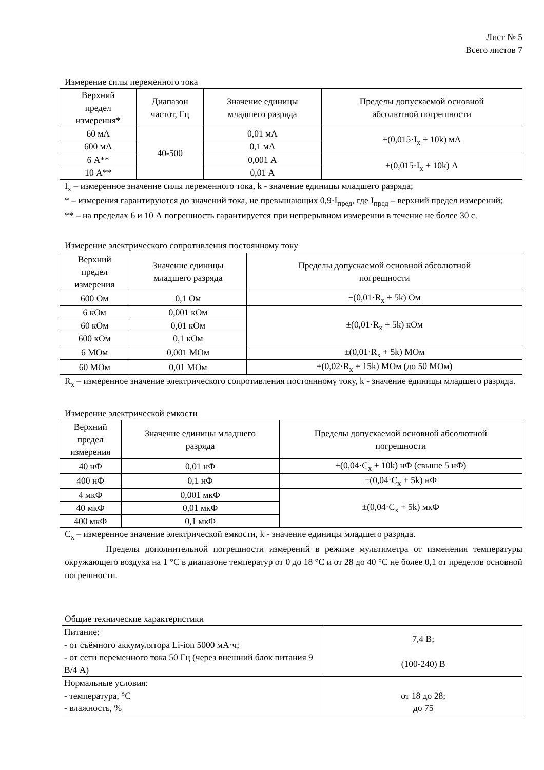Лист № 5
Всего листов 7
Измерение силы переменного тока
| Верхний предел измерения* | Диапазон частот, Гц | Значение единицы младшего разряда | Пределы допускаемой основной абсолютной погрешности |
| --- | --- | --- | --- |
| 60 мА | 40-500 | 0,01 мА | ±(0,015·I<sub>x</sub> + 10k) мА |
| 600 мА | | 0,1 мА | |
| 6 А** | | 0,001 А | ±(0,015·I<sub>x</sub> + 10k) А |
| 10 А** | | 0,01 А | |
I<sub>x</sub> – измеренное значение силы переменного тока, k - значение единицы младшего разряда;
* – измерения гарантируются до значений тока, не превышающих 0,9·I<sub>пред</sub>, где I<sub>пред</sub> – верхний предел измерений;
** – на пределах 6 и 10 А погрешность гарантируется при непрерывном измерении в течение не более 30 с.
Измерение электрического сопротивления постоянному току
| Верхний предел измерения | Значение единицы младшего разряда | Пределы допускаемой основной абсолютной погрешности |
| --- | --- | --- |
| 600 Ом | 0,1 Ом | ±(0,01·R<sub>x</sub> + 5k) Ом |
| 6 кОм | 0,001 кОм | ±(0,01·R<sub>x</sub> + 5k) кОм |
| 60 кОм | 0,01 кОм | |
| 600 кОм | 0,1 кОм | |
| 6 МОм | 0,001 МОм | ±(0,01·R<sub>x</sub> + 5k) МОм |
| 60 МОм | 0,01 МОм | ±(0,02·R<sub>x</sub> + 15k) МОм (до 50 МОм) |
R<sub>x</sub> – измеренное значение электрического сопротивления постоянному току, k - значение единицы младшего разряда.
Измерение электрической емкости
| Верхний предел измерения | Значение единицы младшего разряда | Пределы допускаемой основной абсолютной погрешности |
| --- | --- | --- |
| 40 нФ | 0,01 нФ | ±(0,04·C<sub>x</sub> + 10k) нФ (свыше 5 нФ) |
| 400 нФ | 0,1 нФ | ±(0,04·C<sub>x</sub> + 5k) нФ |
| 4 мкФ | 0,001 мкФ | ±(0,04·C<sub>x</sub> + 5k) мкФ |
| 40 мкФ | 0,01 мкФ | |
| 400 мкФ | 0,1 мкФ | |
C<sub>x</sub> – измеренное значение электрической емкости, k - значение единицы младшего разряда.
Пределы дополнительной погрешности измерений в режиме мультиметра от изменения температуры окружающего воздуха на 1 °С в диапазоне температур от 0 до 18 °С и от 28 до 40 °С не более 0,1 от пределов основной погрешности.
Общие технические характеристики
| Питание: - от съёмного аккумулятора Li-ion 5000 мА·ч; - от сети переменного тока 50 Гц (через внешний блок питания 9 В/4 А) | 7,4 В; (100-240) В |
| Нормальные условия: - температура, °С - влажность, % | от 18 до 28; до 75 |